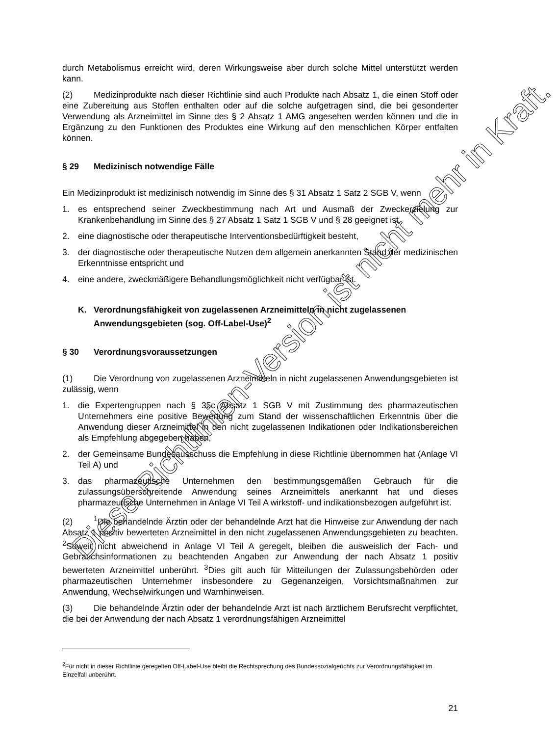durch Metabolismus erreicht wird, deren Wirkungsweise aber durch solche Mittel unterstützt werden kann.
(2) Medizinprodukte nach dieser Richtlinie sind auch Produkte nach Absatz 1, die einen Stoff oder eine Zubereitung aus Stoffen enthalten oder auf die solche aufgetragen sind, die bei gesonderter Verwendung als Arzneimittel im Sinne des § 2 Absatz 1 AMG angesehen werden können und die in Ergänzung zu den Funktionen des Produktes eine Wirkung auf den menschlichen Körper entfalten können.
§ 29 Medizinisch notwendige Fälle
Ein Medizinprodukt ist medizinisch notwendig im Sinne des § 31 Absatz 1 Satz 2 SGB V, wenn
1. es entsprechend seiner Zweckbestimmung nach Art und Ausmaß der Zweckerzielung zur Krankenbehandlung im Sinne des § 27 Absatz 1 Satz 1 SGB V und § 28 geeignet ist,
2. eine diagnostische oder therapeutische Interventionsbedürftigkeit besteht,
3. der diagnostische oder therapeutische Nutzen dem allgemein anerkannten Stand der medizinischen Erkenntnisse entspricht und
4. eine andere, zweckmäßigere Behandlungsmöglichkeit nicht verfügbar ist.
K. Verordnungsfähigkeit von zugelassenen Arzneimitteln in nicht zugelassenen Anwendungsgebieten (sog. Off-Label-Use)<sup>2</sup>
§ 30 Verordnungsvoraussetzungen
(1) Die Verordnung von zugelassenen Arzneimitteln in nicht zugelassenen Anwendungsgebieten ist zulässig, wenn
1. die Expertengruppen nach § 35c Absatz 1 SGB V mit Zustimmung des pharmazeutischen Unternehmers eine positive Bewertung zum Stand der wissenschaftlichen Erkenntnis über die Anwendung dieser Arzneimittel in den nicht zugelassenen Indikationen oder Indikationsbereichen als Empfehlung abgegeben haben,
2. der Gemeinsame Bundesausschuss die Empfehlung in diese Richtlinie übernommen hat (Anlage VI Teil A) und
3. das pharmazeutische Unternehmen den bestimmungsgemäßen Gebrauch für die zulassungsüberschreitende Anwendung seines Arzneimittels anerkannt hat und dieses pharmazeutische Unternehmen in Anlage VI Teil A wirkstoff- und indikationsbezogen aufgeführt ist.
(2)<sup>1</sup>Die behandelnde Ärztin oder der behandelnde Arzt hat die Hinweise zur Anwendung der nach Absatz 1 positiv bewerteten Arzneimittel in den nicht zugelassenen Anwendungsgebieten zu beachten. <sup>2</sup>Soweit nicht abweichend in Anlage VI Teil A geregelt, bleiben die ausweislich der Fach- und Gebrauchsinformationen zu beachtenden Angaben zur Anwendung der nach Absatz 1 positiv bewerteten Arzneimittel unberührt. <sup>3</sup>Dies gilt auch für Mitteilungen der Zulassungsbehörden oder pharmazeutischen Unternehmer insbesondere zu Gegenanzeigen, Vorsichtsmaßnahmen zur Anwendung, Wechselwirkungen und Warnhinweisen.
(3) Die behandelnde Ärztin oder der behandelnde Arzt ist nach ärztlichem Berufsrecht verpflichtet, die bei der Anwendung der nach Absatz 1 verordnungsfähigen Arzneimittel
<sup>2</sup> Für nicht in dieser Richtlinie geregelten Off-Label-Use bleibt die Rechtsprechung des Bundessozialgerichts zur Verordnungsfähigkeit im Einzelfall unberührt.
21
Diese Richtlinien-Version ist nicht mehr in Kraft.